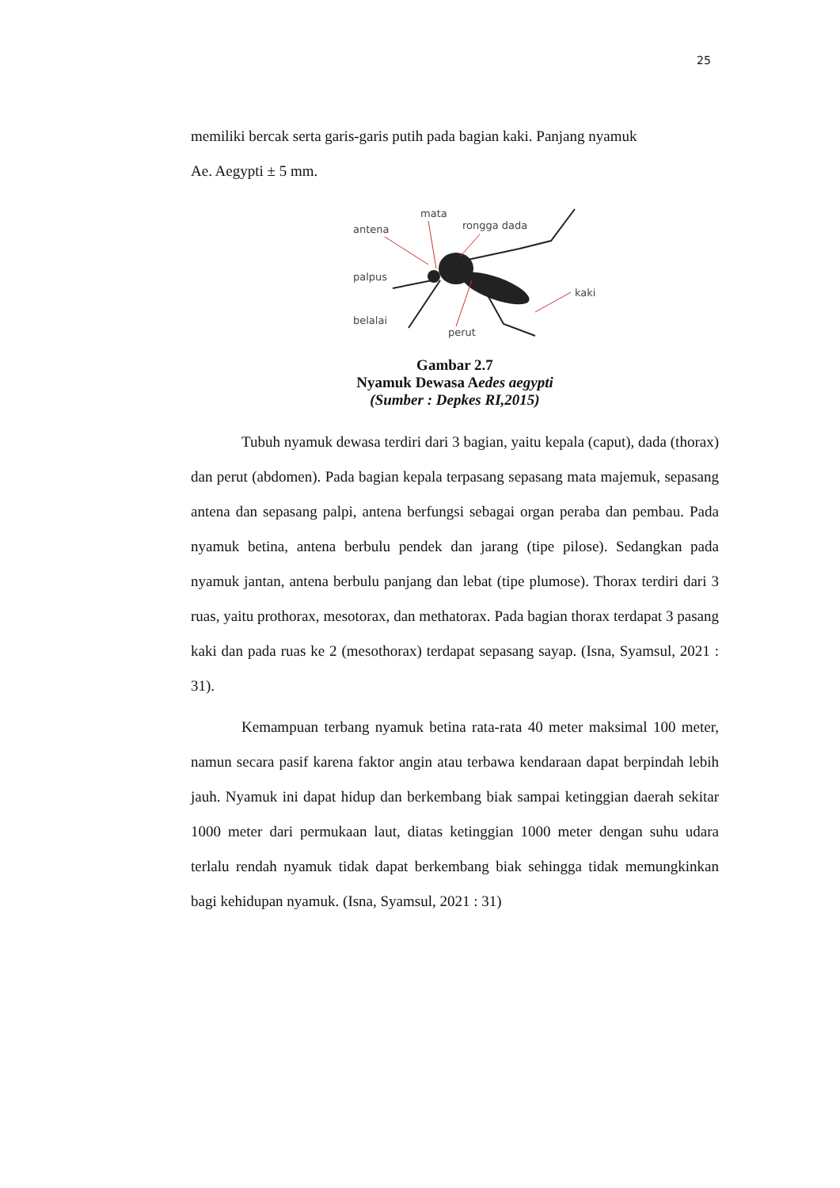25
memiliki bercak serta garis-garis putih pada bagian kaki. Panjang nyamuk
Ae. Aegypti ± 5 mm.
mata
antena
rongga dada
palpus
kaki
belalai
perut
Gambar 2.7
Nyamuk Dewasa Aedes aegypti
(Sumber : Depkes RI,2015)
Tubuh nyamuk dewasa terdiri dari 3 bagian, yaitu kepala (caput), dada (thorax) dan perut (abdomen). Pada bagian kepala terpasang sepasang mata majemuk, sepasang antena dan sepasang palpi, antena berfungsi sebagai organ peraba dan pembau. Pada nyamuk betina, antena berbulu pendek dan jarang (tipe pilose). Sedangkan pada nyamuk jantan, antena berbulu panjang dan lebat (tipe plumose). Thorax terdiri dari 3 ruas, yaitu prothorax, mesotorax, dan methatorax. Pada bagian thorax terdapat 3 pasang kaki dan pada ruas ke 2 (mesothorax) terdapat sepasang sayap. (Isna, Syamsul, 2021 : 31).
Kemampuan terbang nyamuk betina rata-rata 40 meter maksimal 100 meter, namun secara pasif karena faktor angin atau terbawa kendaraan dapat berpindah lebih jauh. Nyamuk ini dapat hidup dan berkembang biak sampai ketinggian daerah sekitar 1000 meter dari permukaan laut, diatas ketinggian 1000 meter dengan suhu udara terlalu rendah nyamuk tidak dapat berkembang biak sehingga tidak memungkinkan bagi kehidupan nyamuk. (Isna, Syamsul, 2021 : 31)